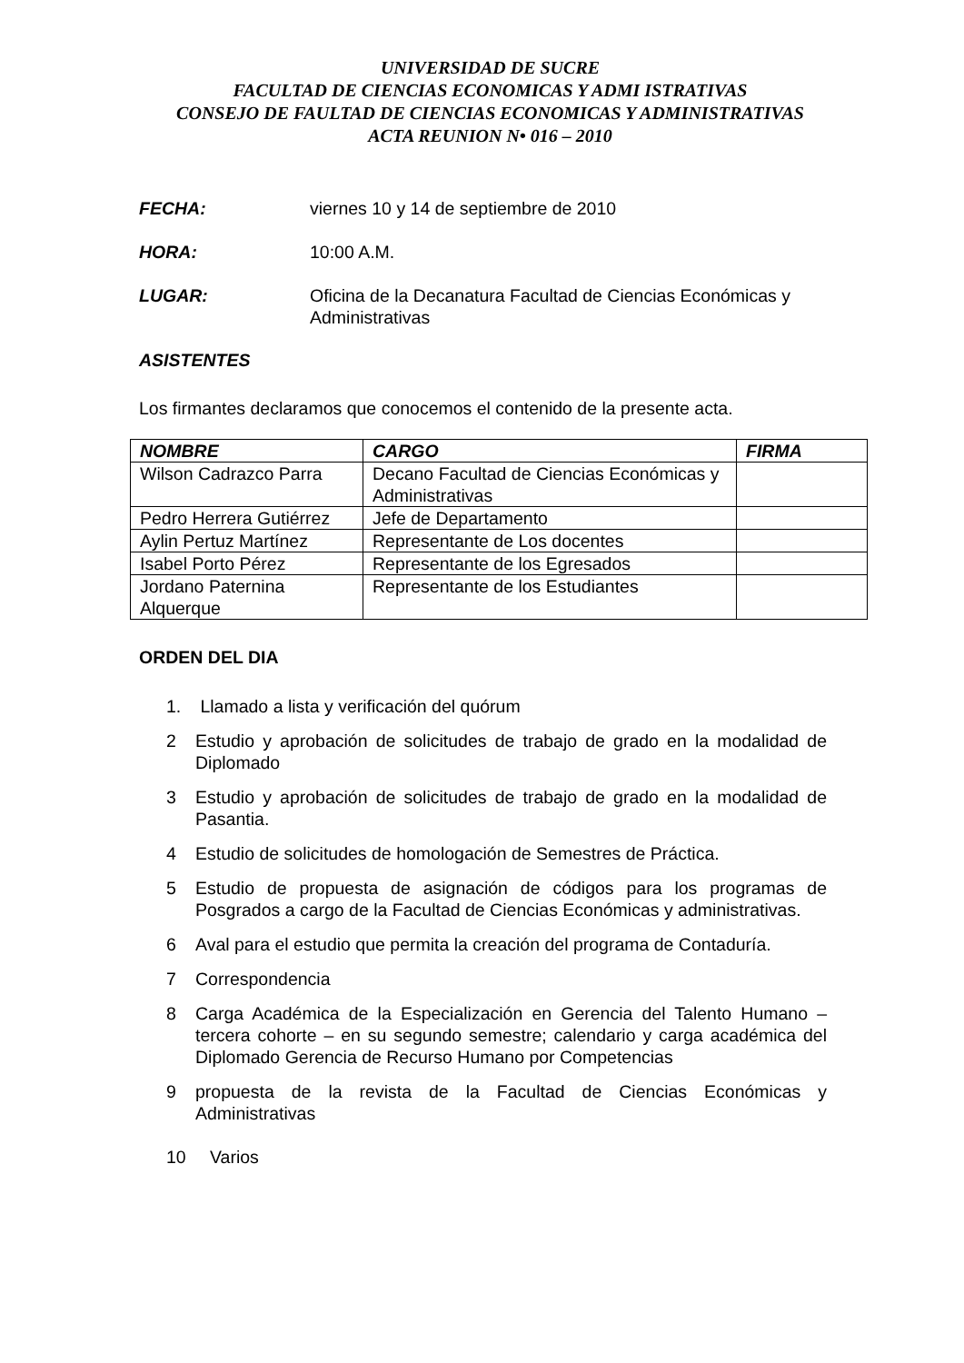UNIVERSIDAD DE SUCRE
FACULTAD DE CIENCIAS ECONOMICAS Y ADMI ISTRATIVAS
CONSEJO DE FAULTAD DE CIENCIAS ECONOMICAS Y ADMINISTRATIVAS
ACTA REUNION N• 016 – 2010
FECHA: viernes 10 y 14 de septiembre de 2010
HORA: 10:00 A.M.
LUGAR: Oficina de la Decanatura Facultad de Ciencias Económicas y Administrativas
ASISTENTES
Los firmantes declaramos que conocemos el contenido de la presente acta.
| NOMBRE | CARGO | FIRMA |
| --- | --- | --- |
| Wilson Cadrazco Parra | Decano Facultad de Ciencias Económicas y Administrativas | |
| Pedro Herrera Gutiérrez | Jefe de Departamento | |
| Aylin Pertuz Martínez | Representante de Los docentes | |
| Isabel Porto Pérez | Representante de los Egresados | |
| Jordano Paternina Alquerque | Representante de los Estudiantes | |
ORDEN DEL DIA
1. Llamado a lista y verificación del quórum
2 Estudio y aprobación de solicitudes de trabajo de grado en la modalidad de Diplomado
3 Estudio y aprobación de solicitudes de trabajo de grado en la modalidad de Pasantia.
4 Estudio de solicitudes de homologación de Semestres de Práctica.
5 Estudio de propuesta de asignación de códigos para los programas de Posgrados a cargo de la Facultad de Ciencias Económicas y administrativas.
6 Aval para el estudio que permita la creación del programa de Contaduría.
7 Correspondencia
8 Carga Académica de la Especialización en Gerencia del Talento Humano – tercera cohorte – en su segundo semestre; calendario y carga académica del Diplomado Gerencia de Recurso Humano por Competencias
9 propuesta de la revista de la Facultad de Ciencias Económicas y Administrativas
10 Varios